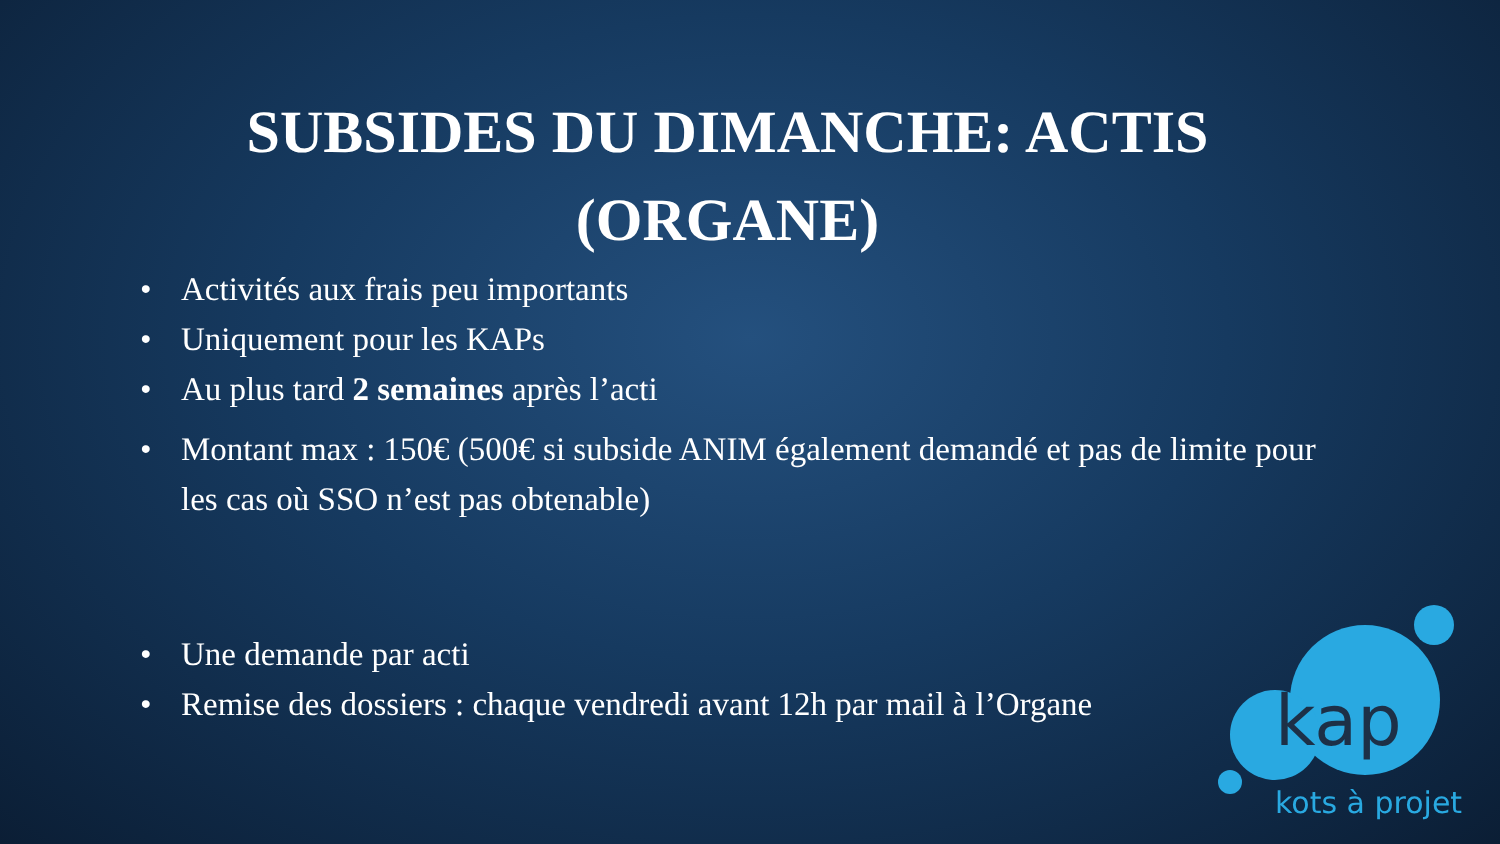SUBSIDES DU DIMANCHE: ACTIS (ORGANE)
• Activités aux frais peu importants
• Uniquement pour les KAPs
• Au plus tard 2 semaines après l’acti
• Montant max : 150€ (500€ si subside ANIM également demandé et pas de limite pour les cas où SSO n’est pas obtenable)
• Une demande par acti
• Remise des dossiers : chaque vendredi avant 12h par mail à l’Organe
kap
kots à projet